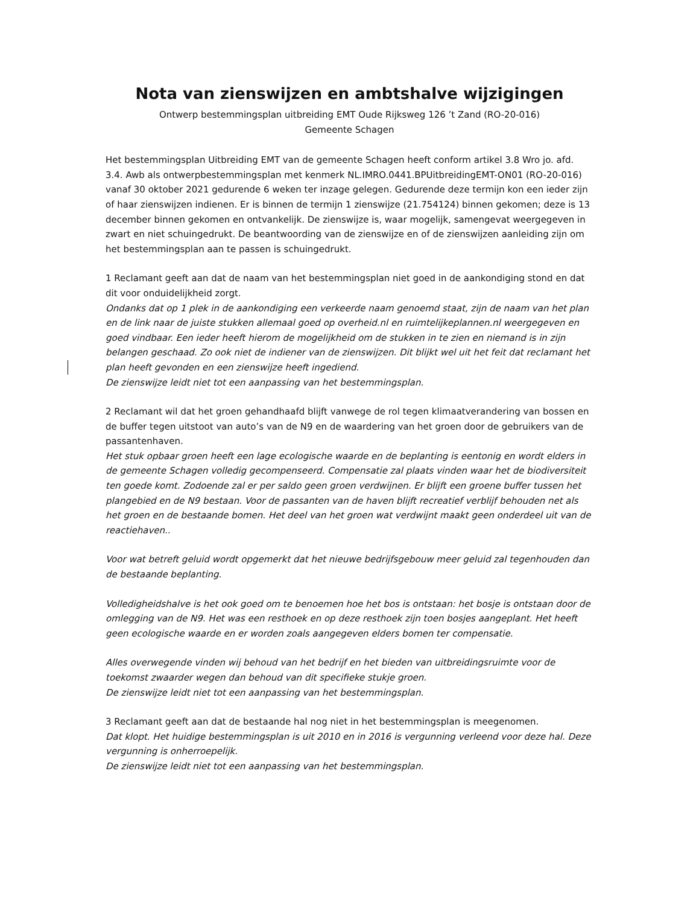Nota van zienswijzen en ambtshalve wijzigingen
Ontwerp bestemmingsplan uitbreiding EMT Oude Rijksweg 126 ’t Zand (RO-20-016)
Gemeente Schagen
Het bestemmingsplan Uitbreiding EMT van de gemeente Schagen heeft conform artikel 3.8 Wro jo. afd. 3.4. Awb als ontwerpbestemmingsplan met kenmerk NL.IMRO.0441.BPUitbreidingEMT-ON01 (RO-20-016) vanaf 30 oktober 2021 gedurende 6 weken ter inzage gelegen. Gedurende deze termijn kon een ieder zijn of haar zienswijzen indienen. Er is binnen de termijn 1 zienswijze (21.754124) binnen gekomen; deze is 13 december binnen gekomen en ontvankelijk. De zienswijze is, waar mogelijk, samengevat weergegeven in zwart en niet schuingedrukt. De beantwoording van de zienswijze en of de zienswijzen aanleiding zijn om het bestemmingsplan aan te passen is schuingedrukt.
1 Reclamant geeft aan dat de naam van het bestemmingsplan niet goed in de aankondiging stond en dat dit voor onduidelijkheid zorgt.
Ondanks dat op 1 plek in de aankondiging een verkeerde naam genoemd staat, zijn de naam van het plan en de link naar de juiste stukken allemaal goed op overheid.nl en ruimtelijkeplannen.nl weergegeven en goed vindbaar. Een ieder heeft hierom de mogelijkheid om de stukken in te zien en niemand is in zijn belangen geschaad. Zo ook niet de indiener van de zienswijzen. Dit blijkt wel uit het feit dat reclamant het plan heeft gevonden en een zienswijze heeft ingediend.
De zienswijze leidt niet tot een aanpassing van het bestemmingsplan.
2 Reclamant wil dat het groen gehandhaafd blijft vanwege de rol tegen klimaatverandering van bossen en de buffer tegen uitstoot van auto’s van de N9 en de waardering van het groen door de gebruikers van de passantenhaven.
Het stuk opbaar groen heeft een lage ecologische waarde en de beplanting is eentonig en wordt elders in de gemeente Schagen volledig gecompenseerd. Compensatie zal plaats vinden waar het de biodiversiteit ten goede komt. Zodoende zal er per saldo geen groen verdwijnen. Er blijft een groene buffer tussen het plangebied en de N9 bestaan. Voor de passanten van de haven blijft recreatief verblijf behouden net als het groen en de bestaande bomen. Het deel van het groen wat verdwijnt maakt geen onderdeel uit van de reactiehaven..
Voor wat betreft geluid wordt opgemerkt dat het nieuwe bedrijfsgebouw meer geluid zal tegenhouden dan de bestaande beplanting.
Volledigheidshalve is het ook goed om te benoemen hoe het bos is ontstaan: het bosje is ontstaan door de omlegging van de N9. Het was een resthoek en op deze resthoek zijn toen bosjes aangeplant. Het heeft geen ecologische waarde en er worden zoals aangegeven elders bomen ter compensatie.
Alles overwegende vinden wij behoud van het bedrijf en het bieden van uitbreidingsruimte voor de toekomst zwaarder wegen dan behoud van dit specifieke stukje groen.
De zienswijze leidt niet tot een aanpassing van het bestemmingsplan.
3 Reclamant geeft aan dat de bestaande hal nog niet in het bestemmingsplan is meegenomen.
Dat klopt. Het huidige bestemmingsplan is uit 2010 en in 2016 is vergunning verleend voor deze hal. Deze vergunning is onherroepelijk.
De zienswijze leidt niet tot een aanpassing van het bestemmingsplan.